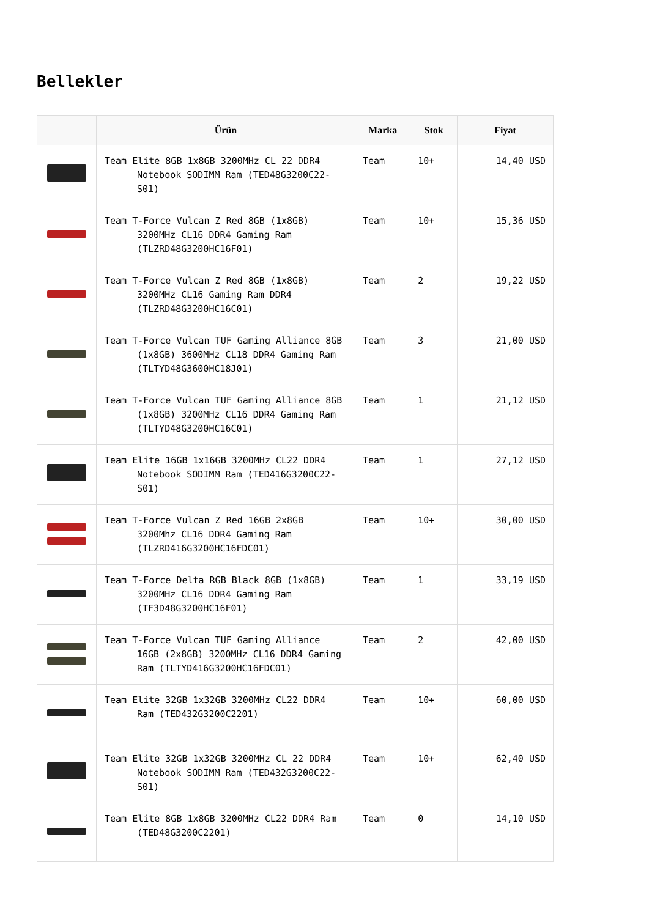Bellekler
| | Ürün | Marka | Stok | Fiyat |
| --- | --- | --- | --- | --- |
| | Team Elite 8GB 1x8GB 3200MHz CL 22 DDR4 Notebook SODIMM Ram (TED48G3200C22-S01) | Team | 10+ | 14,40 USD |
| | Team T-Force Vulcan Z Red 8GB (1x8GB) 3200MHz CL16 DDR4 Gaming Ram (TLZRD48G3200HC16F01) | Team | 10+ | 15,36 USD |
| | Team T-Force Vulcan Z Red 8GB (1x8GB) 3200MHz CL16 Gaming Ram DDR4 (TLZRD48G3200HC16C01) | Team | 2 | 19,22 USD |
| | Team T-Force Vulcan TUF Gaming Alliance 8GB (1x8GB) 3600MHz CL18 DDR4 Gaming Ram (TLTYD48G3600HC18J01) | Team | 3 | 21,00 USD |
| | Team T-Force Vulcan TUF Gaming Alliance 8GB (1x8GB) 3200MHz CL16 DDR4 Gaming Ram (TLTYD48G3200HC16C01) | Team | 1 | 21,12 USD |
| | Team Elite 16GB 1x16GB 3200MHz CL22 DDR4 Notebook SODIMM Ram (TED416G3200C22-S01) | Team | 1 | 27,12 USD |
| | Team T-Force Vulcan Z Red 16GB 2x8GB 3200Mhz CL16 DDR4 Gaming Ram (TLZRD416G3200HC16FDC01) | Team | 10+ | 30,00 USD |
| | Team T-Force Delta RGB Black 8GB (1x8GB) 3200MHz CL16 DDR4 Gaming Ram (TF3D48G3200HC16F01) | Team | 1 | 33,19 USD |
| | Team T-Force Vulcan TUF Gaming Alliance 16GB (2x8GB) 3200MHz CL16 DDR4 Gaming Ram (TLTYD416G3200HC16FDC01) | Team | 2 | 42,00 USD |
| | Team Elite 32GB 1x32GB 3200MHz CL22 DDR4 Ram (TED432G3200C2201) | Team | 10+ | 60,00 USD |
| | Team Elite 32GB 1x32GB 3200MHz CL 22 DDR4 Notebook SODIMM Ram (TED432G3200C22-S01) | Team | 10+ | 62,40 USD |
| | Team Elite 8GB 1x8GB 3200MHz CL22 DDR4 Ram (TED48G3200C2201) | Team | 0 | 14,10 USD |